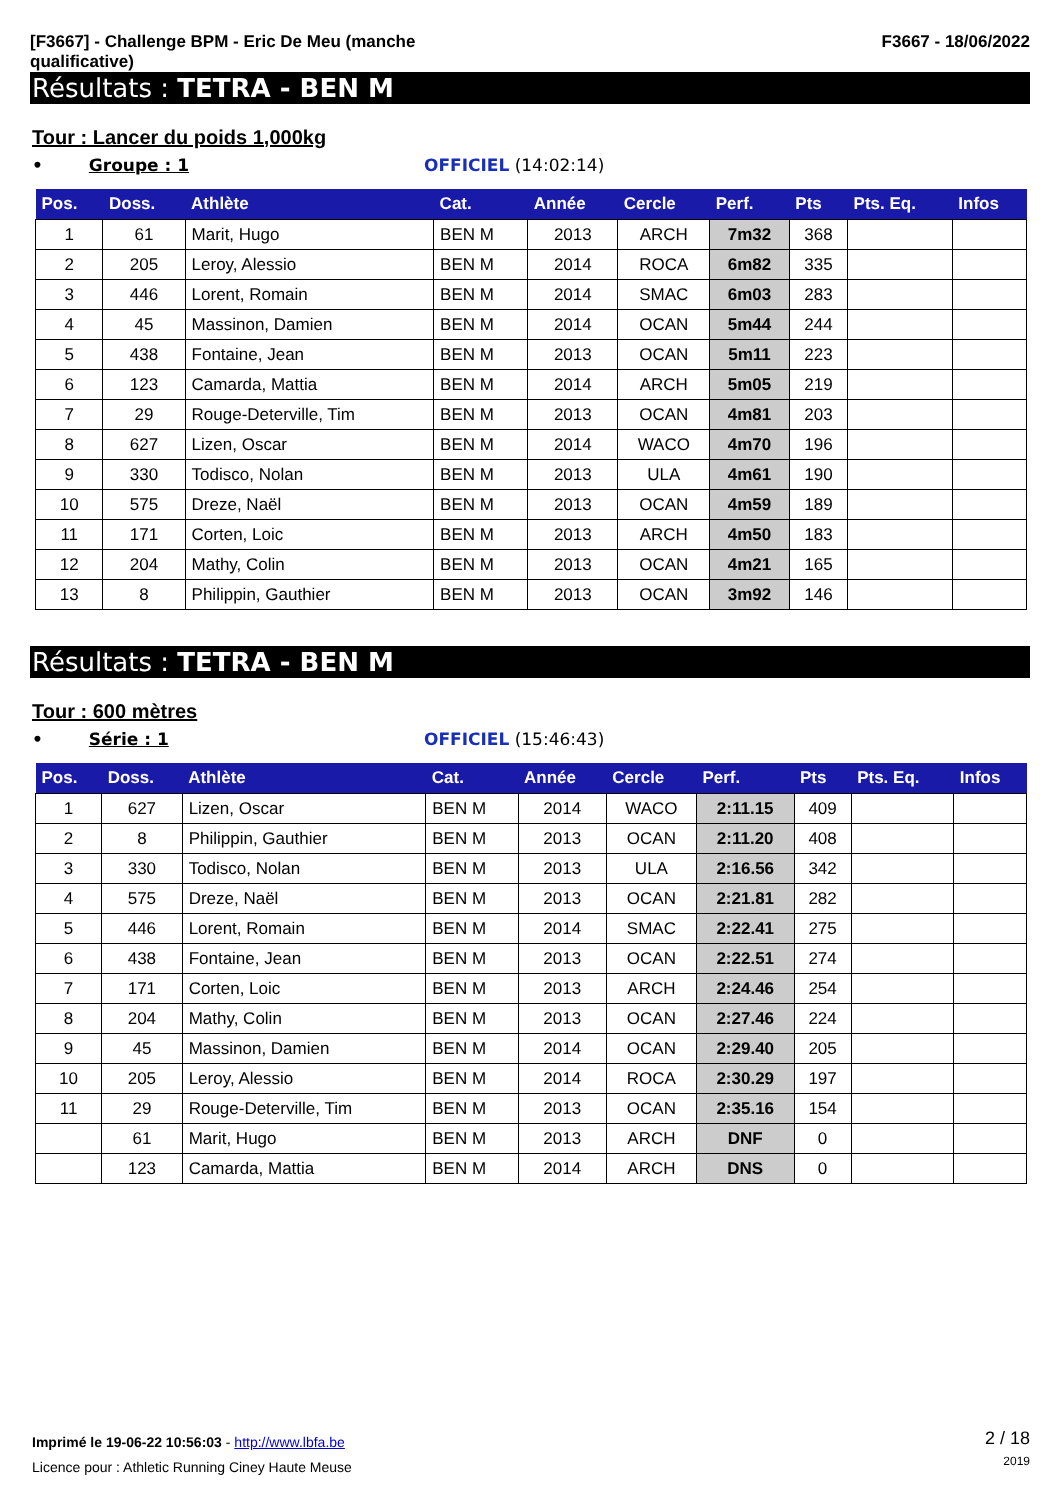[F3667] - Challenge BPM - Eric De Meu (manche qualificative)
F3667 - 18/06/2022
Résultats : TETRA - BEN M
Tour : Lancer du poids 1,000kg
• Groupe : 1 OFFICIEL (14:02:14)
| Pos. | Doss. | Athlète | Cat. | Année | Cercle | Perf. | Pts | Pts. Eq. | Infos |
| --- | --- | --- | --- | --- | --- | --- | --- | --- | --- |
| 1 | 61 | Marit, Hugo | BEN M | 2013 | ARCH | 7m32 | 368 | | |
| 2 | 205 | Leroy, Alessio | BEN M | 2014 | ROCA | 6m82 | 335 | | |
| 3 | 446 | Lorent, Romain | BEN M | 2014 | SMAC | 6m03 | 283 | | |
| 4 | 45 | Massinon, Damien | BEN M | 2014 | OCAN | 5m44 | 244 | | |
| 5 | 438 | Fontaine, Jean | BEN M | 2013 | OCAN | 5m11 | 223 | | |
| 6 | 123 | Camarda, Mattia | BEN M | 2014 | ARCH | 5m05 | 219 | | |
| 7 | 29 | Rouge-Deterville, Tim | BEN M | 2013 | OCAN | 4m81 | 203 | | |
| 8 | 627 | Lizen, Oscar | BEN M | 2014 | WACO | 4m70 | 196 | | |
| 9 | 330 | Todisco, Nolan | BEN M | 2013 | ULA | 4m61 | 190 | | |
| 10 | 575 | Dreze, Naël | BEN M | 2013 | OCAN | 4m59 | 189 | | |
| 11 | 171 | Corten, Loic | BEN M | 2013 | ARCH | 4m50 | 183 | | |
| 12 | 204 | Mathy, Colin | BEN M | 2013 | OCAN | 4m21 | 165 | | |
| 13 | 8 | Philippin, Gauthier | BEN M | 2013 | OCAN | 3m92 | 146 | | |
Résultats : TETRA - BEN M
Tour : 600 mètres
• Série : 1 OFFICIEL (15:46:43)
| Pos. | Doss. | Athlète | Cat. | Année | Cercle | Perf. | Pts | Pts. Eq. | Infos |
| --- | --- | --- | --- | --- | --- | --- | --- | --- | --- |
| 1 | 627 | Lizen, Oscar | BEN M | 2014 | WACO | 2:11.15 | 409 | | |
| 2 | 8 | Philippin, Gauthier | BEN M | 2013 | OCAN | 2:11.20 | 408 | | |
| 3 | 330 | Todisco, Nolan | BEN M | 2013 | ULA | 2:16.56 | 342 | | |
| 4 | 575 | Dreze, Naël | BEN M | 2013 | OCAN | 2:21.81 | 282 | | |
| 5 | 446 | Lorent, Romain | BEN M | 2014 | SMAC | 2:22.41 | 275 | | |
| 6 | 438 | Fontaine, Jean | BEN M | 2013 | OCAN | 2:22.51 | 274 | | |
| 7 | 171 | Corten, Loic | BEN M | 2013 | ARCH | 2:24.46 | 254 | | |
| 8 | 204 | Mathy, Colin | BEN M | 2013 | OCAN | 2:27.46 | 224 | | |
| 9 | 45 | Massinon, Damien | BEN M | 2014 | OCAN | 2:29.40 | 205 | | |
| 10 | 205 | Leroy, Alessio | BEN M | 2014 | ROCA | 2:30.29 | 197 | | |
| 11 | 29 | Rouge-Deterville, Tim | BEN M | 2013 | OCAN | 2:35.16 | 154 | | |
| | 61 | Marit, Hugo | BEN M | 2013 | ARCH | DNF | 0 | | |
| | 123 | Camarda, Mattia | BEN M | 2014 | ARCH | DNS | 0 | | |
Imprimé le 19-06-22 10:56:03 - http://www.lbfa.be
Licence pour : Athletic Running Ciney Haute Meuse
2 / 18
2019